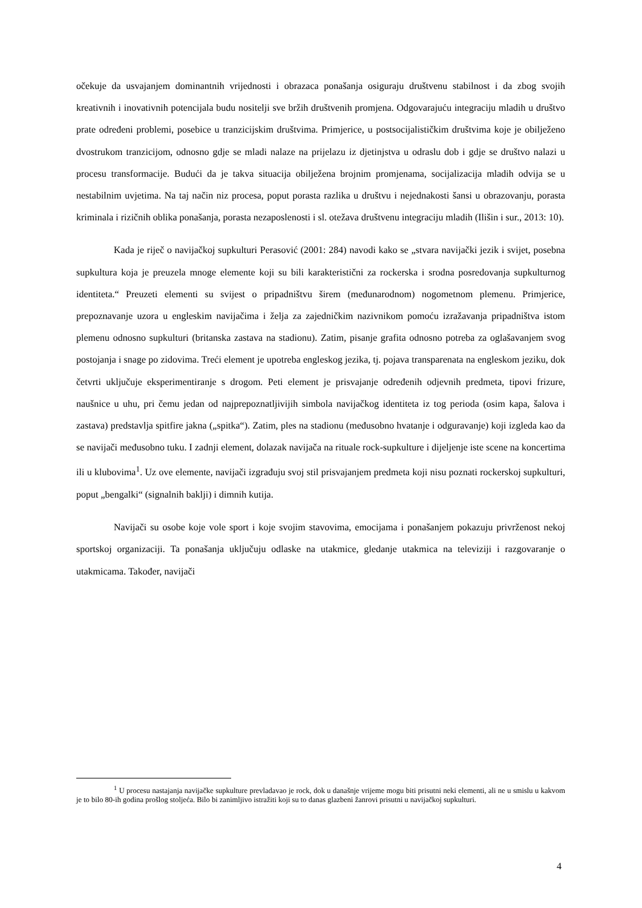očekuje da usvajanjem dominantnih vrijednosti i obrazaca ponašanja osiguraju društvenu stabilnost i da zbog svojih kreativnih i inovativnih potencijala budu nositelji sve bržih društvenih promjena. Odgovarajuću integraciju mladih u društvo prate određeni problemi, posebice u tranzicijskim društvima. Primjerice, u postsocijalističkim društvima koje je obilježeno dvostrukom tranzicijom, odnosno gdje se mladi nalaze na prijelazu iz djetinjstva u odraslu dob i gdje se društvo nalazi u procesu transformacije. Budući da je takva situacija obilježena brojnim promjenama, socijalizacija mladih odvija se u nestabilnim uvjetima. Na taj način niz procesa, poput porasta razlika u društvu i nejednakosti šansi u obrazovanju, porasta kriminala i rizičnih oblika ponašanja, porasta nezaposlenosti i sl. otežava društvenu integraciju mladih (Ilišin i sur., 2013: 10).
Kada je riječ o navijačkoj supkulturi Perasović (2001: 284) navodi kako se „stvara navijački jezik i svijet, posebna supkultura koja je preuzela mnoge elemente koji su bili karakteristični za rockerska i srodna posredovanja supkulturnog identiteta.“ Preuzeti elementi su svijest o pripadništvu širem (međunarodnom) nogometnom plemenu. Primjerice, prepoznavanje uzora u engleskim navijačima i želja za zajedničkim nazivnikom pomoću izražavanja pripadništva istom plemenu odnosno supkulturi (britanska zastava na stadionu). Zatim, pisanje grafita odnosno potreba za oglašavanjem svog postojanja i snage po zidovima. Treći element je upotreba engleskog jezika, tj. pojava transparenata na engleskom jeziku, dok četvrti uključuje eksperimentiranje s drogom. Peti element je prisvajanje određenih odjevnih predmeta, tipovi frizure, naušnice u uhu, pri čemu jedan od najprepoznatljivijih simbola navijačkog identiteta iz tog perioda (osim kapa, šalova i zastava) predstavlja spitfire jakna („spitka“). Zatim, ples na stadionu (međusobno hvatanje i odguravanje) koji izgleda kao da se navijači međusobno tuku. I zadnji element, dolazak navijača na rituale rock-supkulture i dijeljenje iste scene na koncertima ili u klubovima<sup>1</sup>. Uz ove elemente, navijači izgrađuju svoj stil prisvajanjem predmeta koji nisu poznati rockerskoj supkulturi, poput „bengalki“ (signalnih baklji) i dimnih kutija.
Navijači su osobe koje vole sport i koje svojim stavovima, emocijama i ponašanjem pokazuju privrženost nekoj sportskoj organizaciji. Ta ponašanja uključuju odlaske na utakmice, gledanje utakmica na televiziji i razgovaranje o utakmicama. Također, navijači
<sup>1</sup> U procesu nastajanja navijačke supkulture prevladavao je rock, dok u današnje vrijeme mogu biti prisutni neki elementi, ali ne u smislu u kakvom je to bilo 80-ih godina prošlog stoljeća. Bilo bi zanimljivo istražiti koji su to danas glazbeni žanrovi prisutni u navijačkoj supkulturi.
4